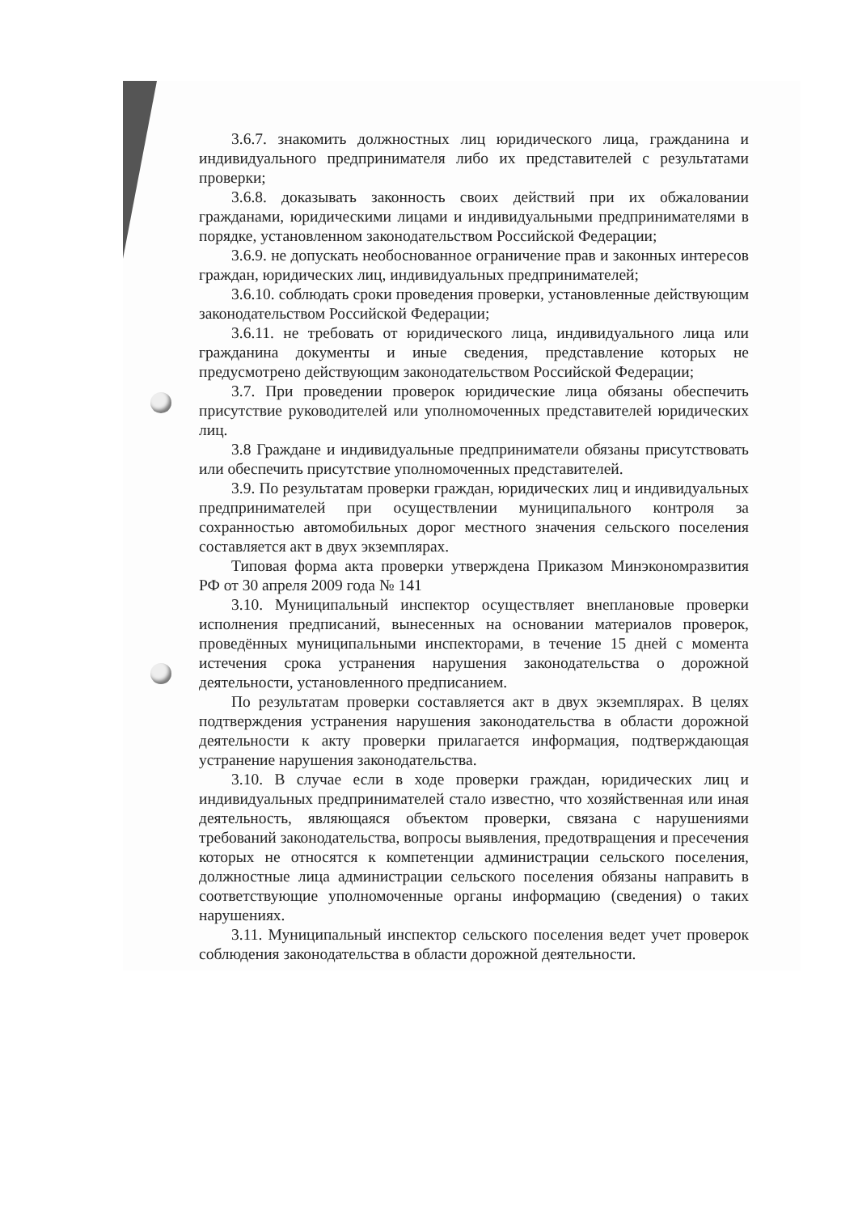3.6.7. знакомить должностных лиц юридического лица, гражданина и индивидуального предпринимателя либо их представителей с результатами проверки;
3.6.8. доказывать законность своих действий при их обжаловании гражданами, юридическими лицами и индивидуальными предпринимателями в порядке, установленном законодательством Российской Федерации;
3.6.9. не допускать необоснованное ограничение прав и законных интересов граждан, юридических лиц, индивидуальных предпринимателей;
3.6.10. соблюдать сроки проведения проверки, установленные действующим законодательством Российской Федерации;
3.6.11. не требовать от юридического лица, индивидуального лица или гражданина документы и иные сведения, представление которых не предусмотрено действующим законодательством Российской Федерации;
3.7. При проведении проверок юридические лица обязаны обеспечить присутствие руководителей или уполномоченных представителей юридических лиц.
3.8 Граждане и индивидуальные предприниматели обязаны присутствовать или обеспечить присутствие уполномоченных представителей.
3.9. По результатам проверки граждан, юридических лиц и индивидуальных предпринимателей при осуществлении муниципального контроля за сохранностью автомобильных дорог местного значения сельского поселения составляется акт в двух экземплярах.
Типовая форма акта проверки утверждена Приказом Минэкономразвития РФ от 30 апреля 2009 года № 141
3.10. Муниципальный инспектор осуществляет внеплановые проверки исполнения предписаний, вынесенных на основании материалов проверок, проведённых муниципальными инспекторами, в течение 15 дней с момента истечения срока устранения нарушения законодательства о дорожной деятельности, установленного предписанием.
По результатам проверки составляется акт в двух экземплярах. В целях подтверждения устранения нарушения законодательства в области дорожной деятельности к акту проверки прилагается информация, подтверждающая устранение нарушения законодательства.
3.10. В случае если в ходе проверки граждан, юридических лиц и индивидуальных предпринимателей стало известно, что хозяйственная или иная деятельность, являющаяся объектом проверки, связана с нарушениями требований законодательства, вопросы выявления, предотвращения и пресечения которых не относятся к компетенции администрации сельского поселения, должностные лица администрации сельского поселения обязаны направить в соответствующие уполномоченные органы информацию (сведения) о таких нарушениях.
3.11. Муниципальный инспектор сельского поселения ведет учет проверок соблюдения законодательства в области дорожной деятельности.